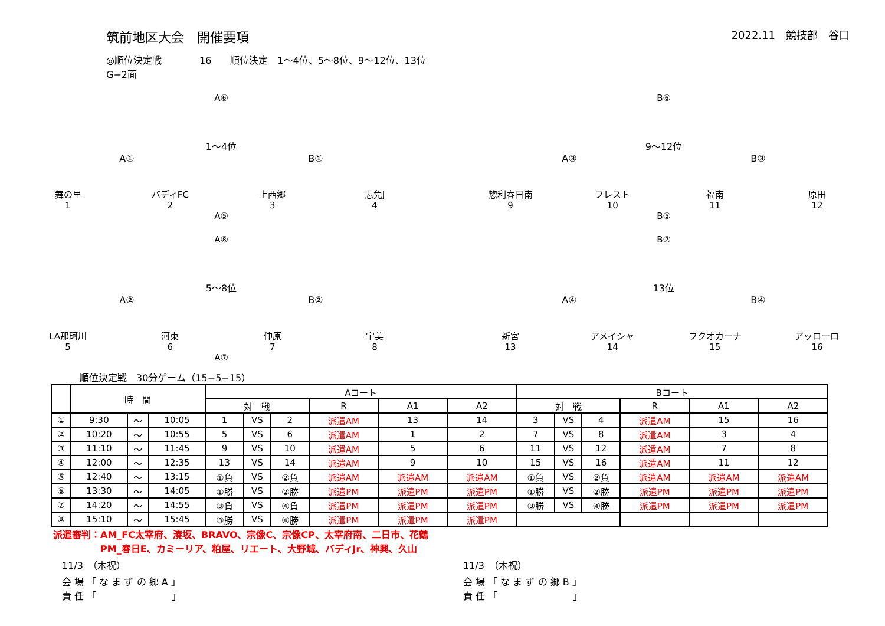筑前地区大会　開催要項
2022.11　競技部　谷口
◎順位決定戦　　　　16　　順位決定　1～4位、5～8位、9～12位、13位
G−2面
A⑥
1～4位
A① B①
舞の里
1
バディFC
2
上西郷
3
志免J
4
A⑤
B⑥
9～12位
A③ B③
惣利春日南
9
フレスト
10
福南
11
原田
12
B⑤
A⑧
5～8位
A② B②
LA那珂川
5
河東
6
仲原
7
宇美
8
A⑦
B⑦
13位
A④ B④
新宮
13
アメイシャ
14
フクオカーナ
15
アッローロ
16
順位決定戦　30分ゲーム（15−5−15）
| | 時 間 | | | Aコート | | | | | | Bコート | | | | | |
| --- | --- | --- | --- | --- | --- | --- | --- | --- | --- | --- | --- | --- | --- | --- | --- |
| | | | | 対 戦 | | | R | A1 | A2 | 対 戦 | | | R | A1 | A2 |
| ① | 9:30 | ～ | 10:05 | 1 | VS | 2 | 派遣AM | 13 | 14 | 3 | VS | 4 | 派遣AM | 15 | 16 |
| ② | 10:20 | ～ | 10:55 | 5 | VS | 6 | 派遣AM | 1 | 2 | 7 | VS | 8 | 派遣AM | 3 | 4 |
| ③ | 11:10 | ～ | 11:45 | 9 | VS | 10 | 派遣AM | 5 | 6 | 11 | VS | 12 | 派遣AM | 7 | 8 |
| ④ | 12:00 | ～ | 12:35 | 13 | VS | 14 | 派遣AM | 9 | 10 | 15 | VS | 16 | 派遣AM | 11 | 12 |
| ⑤ | 12:40 | ～ | 13:15 | ①負 | VS | ②負 | 派遣AM | 派遣AM | 派遣AM | ①負 | VS | ②負 | 派遣AM | 派遣AM | 派遣AM |
| ⑥ | 13:30 | ～ | 14:05 | ①勝 | VS | ②勝 | 派遣PM | 派遣PM | 派遣PM | ①勝 | VS | ②勝 | 派遣PM | 派遣PM | 派遣PM |
| ⑦ | 14:20 | ～ | 14:55 | ③負 | VS | ④負 | 派遣PM | 派遣PM | 派遣PM | ③勝 | VS | ④勝 | 派遣PM | 派遣PM | 派遣PM |
| ⑧ | 15:10 | ～ | 15:45 | ③勝 | VS | ④勝 | 派遣PM | 派遣PM | 派遣PM | | | | | | |
派遣審判：AM_FC太宰府、湊坂、BRAVO、宗像C、宗像CP、太宰府南、二日市、花鶴
　　　　　PM_春日E、カミーリア、粕屋、リエート、大野城、バディJr、神興、久山
11/3　（木祝）
会 場 「 な ま ず の 郷 A 」
責 任 「　　　　　　　　」
11/3　（木祝）
会 場 「 な ま ず の 郷 B 」
責 任 「　　　　　　　　」